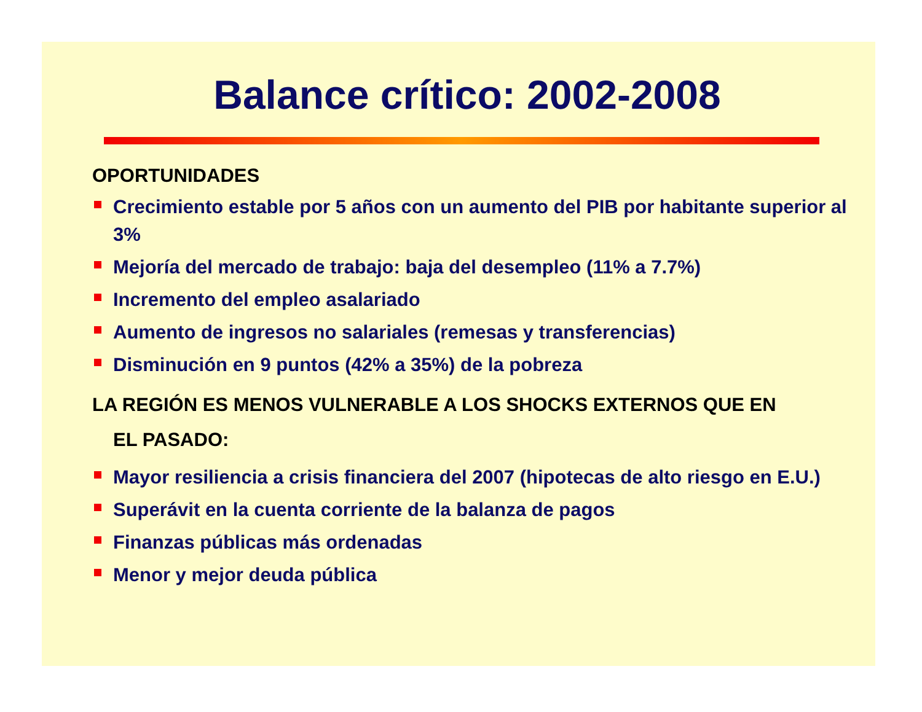Balance crítico: 2002-2008
OPORTUNIDADES
Crecimiento estable por 5 años con un aumento del PIB por habitante superior al 3%
Mejoría del mercado de trabajo: baja del desempleo (11% a 7.7%)
Incremento del empleo asalariado
Aumento de ingresos no salariales (remesas y transferencias)
Disminución en 9 puntos (42% a 35%) de la pobreza
LA REGIÓN ES MENOS VULNERABLE A LOS SHOCKS EXTERNOS QUE EN
EL PASADO:
Mayor resiliencia a crisis financiera del 2007 (hipotecas de alto riesgo en E.U.)
Superávit en la cuenta corriente de la balanza de pagos
Finanzas públicas más ordenadas
Menor y mejor deuda pública